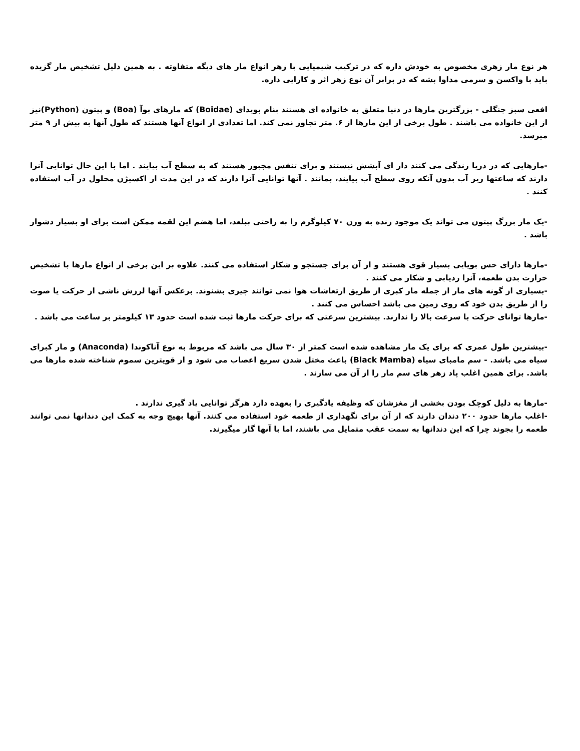هر نوع مار زهری مخصوص به خودش داره که در ترکیب شیمیایی با زهر انواع مار های دیگه متفاوته . به همین دلیل تشخیص مار گزیده باید با واکسن و سرمی مداوا بشه که در برابر آن نوع زهر اثر و کارایی داره.
افعی سبز جنگلی - بزرگترین مارها در دنیا متعلق به خانواده ای هستند بنام بویدای (Boidae) که مارهای بوآ (Boa) و پیتون (Python)نیز از این خانواده می باشند . طول برخی از این مارها از ۶. متر تجاوز نمی کند. اما تعدادی از انواع آنها هستند که طول آنها به بیش از ۹ متر میرسد.
-مارهایی که در دریا زندگی می کنند دار ای آبشش نیستند و برای تنفس مجبور هستند که به سطح آب بیایند . اما با این حال توانایی آنرا دارند که ساعتها زیر آب بدون آنکه روی سطح آب بیایند، بمانند . آنها توانایی آنرا دارند که در این مدت از اکسیژن محلول در آب استفاده کنند .
-یک مار بزرگ پیتون می تواند یک موجود زنده به وزن ۷۰ کیلوگرم را به راحتی ببلعد، اما هضم این لقمه ممکن است برای او بسیار دشوار باشد .
-مارها دارای حس بویایی بسیار قوی هستند و از آن برای جستجو و شکار استفاده می کنند. علاوه بر این برخی از انواع مارها با تشخیص حرارت بدن طعمه، آنرا ردیابی و شکار می کنند .
-بسیاری از گونه های مار از جمله مار کبری از طریق ارتعاشات هوا نمی توانند چیزی بشنوند. برعکس آنها لرزش ناشی از حرکت یا صوت را از طریق بدن خود که روی زمین می باشد احساس می کنند .
-مارها توانای حرکت با سرعت بالا را ندارند. بیشترین سرعتی که برای حرکت مارها ثبت شده است حدود ۱۳ کیلومتر بر ساعت می باشد .
-بیشترین طول عمری که برای یک مار مشاهده شده است کمتر از ۳۰ سال می باشد که مربوط به نوع آناکوندا (Anaconda) و مار کبرای سیاه می باشد. - سم مامبای سیاه (Black Mamba) باعث مختل شدن سریع اعصاب می شود و از قویترین سموم شناخته شده مارها می باشد. برای همین اغلب پاد زهر های سم مار را از آن می سازند .
-مارها به دلیل کوچک بودن بخشی از مغزشان که وظیفه یادگیری را بعهده دارد هرگز توانایی یاد گیری ندارند .
-اغلب مارها حدود ۲۰۰ دندان دارند که از آن برای نگهداری از طعمه خود استفاده می کنند. آنها بهیچ وجه به کمک این دندانها نمی توانند طعمه را بجوند چرا که این دندانها به سمت عقب متمایل می باشند، اما با آنها گاز میگیرند.